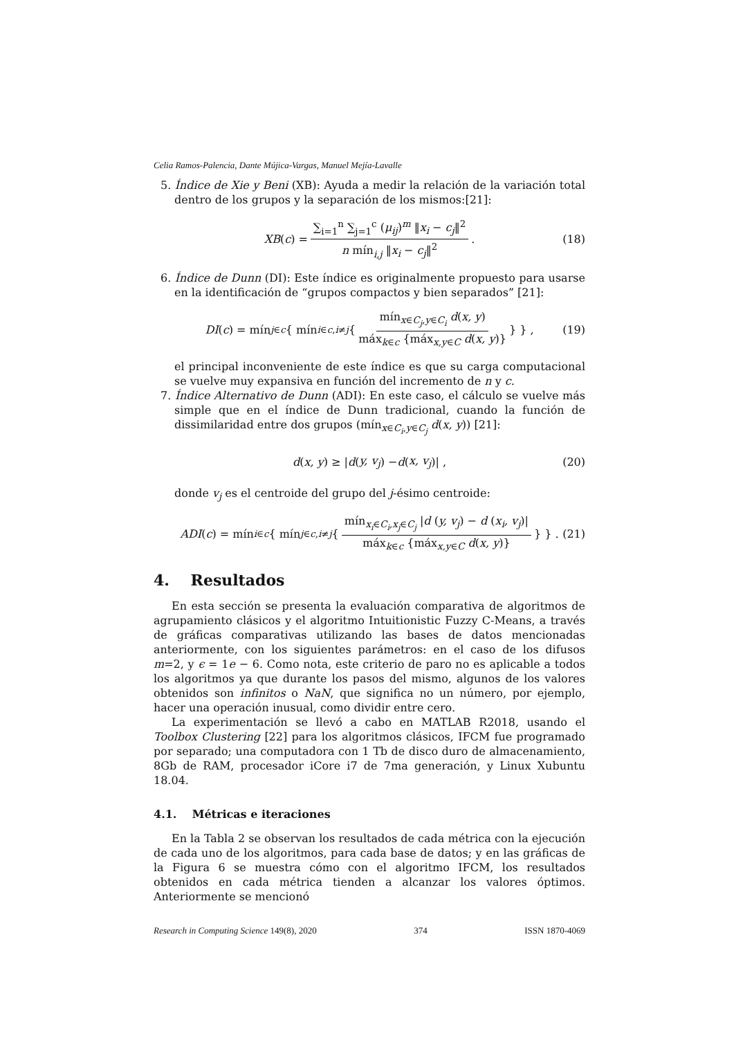Celia Ramos-Palencia, Dante Mújica-Vargas, Manuel Mejía-Lavalle
5. Índice de Xie y Beni (XB): Ayuda a medir la relación de la variación total dentro de los grupos y la separación de los mismos:[21]:
XB (c) = ∑<sub>i=1</sub><sup>n</sup> ∑<sub>j=1</sub><sup>c</sup> (μ<sub>ij</sub>)<sup>m</sup> ‖x<sub>i</sub> − c<sub>j</sub>‖<sup>2</sup> n mín<sub>i,j</sub> ‖x<sub>i</sub> − c<sub>j</sub>‖<sup>2</sup>. (18)
6. Índice de Dunn (DI): Este índice es originalmente propuesto para usarse en la identificación de “grupos compactos y bien separados” [21]:
DI (c) = mín<sub>j∈c</sub> { mín<sub>i∈c,i≠j</sub> { mín<sub>x∈C<sub>j</sub>,y∈C<sub>i</sub></sub> d(x, y) máx<sub>k∈c</sub> {máx<sub>x,y∈C</sub> d(x, y)} } } , (19)
el principal inconveniente de este índice es que su carga computacional se vuelve muy expansiva en función del incremento de n y c.
7. Índice Alternativo de Dunn (ADI): En este caso, el cálculo se vuelve más simple que en el índice de Dunn tradicional, cuando la función de dissimilaridad entre dos grupos (mín<sub>x∈C<sub>i</sub>,y∈C<sub>j</sub></sub> d(x, y)) [21]:
d (x, y) ≥ | d (y, v<sub>j</sub>) − d (x, v<sub>j</sub>)| , (20)
donde v<sub>j</sub> es el centroide del grupo del j-ésimo centroide:
ADI (c) = mín<sub>i∈c</sub> { mín<sub>j∈c,i≠j</sub> { mín<sub>x<sub>i</sub>∈C<sub>i</sub>,x<sub>j</sub>∈C<sub>j</sub></sub> |d (y, v<sub>j</sub>) − d (x<sub>i</sub>, v<sub>j</sub>)| máx<sub>k∈c</sub> {máx<sub>x,y∈C</sub> d(x, y)} } } . (21)
4. Resultados
En esta sección se presenta la evaluación comparativa de algoritmos de agrupamiento clásicos y el algoritmo Intuitionistic Fuzzy C-Means, a través de gráficas comparativas utilizando las bases de datos mencionadas anteriormente, con los siguientes parámetros: en el caso de los difusos m=2, y ϵ = 1e − 6. Como nota, este criterio de paro no es aplicable a todos los algoritmos ya que durante los pasos del mismo, algunos de los valores obtenidos son infinitos o NaN, que significa no un número, por ejemplo, hacer una operación inusual, como dividir entre cero.
La experimentación se llevó a cabo en MATLAB R2018, usando el Toolbox Clustering [22] para los algoritmos clásicos, IFCM fue programado por separado; una computadora con 1 Tb de disco duro de almacenamiento, 8Gb de RAM, procesador iCore i7 de 7ma generación, y Linux Xubuntu 18.04.
4.1. Métricas e iteraciones
En la Tabla 2 se observan los resultados de cada métrica con la ejecución de cada uno de los algoritmos, para cada base de datos; y en las gráficas de la Figura 6 se muestra cómo con el algoritmo IFCM, los resultados obtenidos en cada métrica tienden a alcanzar los valores óptimos. Anteriormente se mencionó
Research in Computing Science 149(8), 2020 374 ISSN 1870-4069